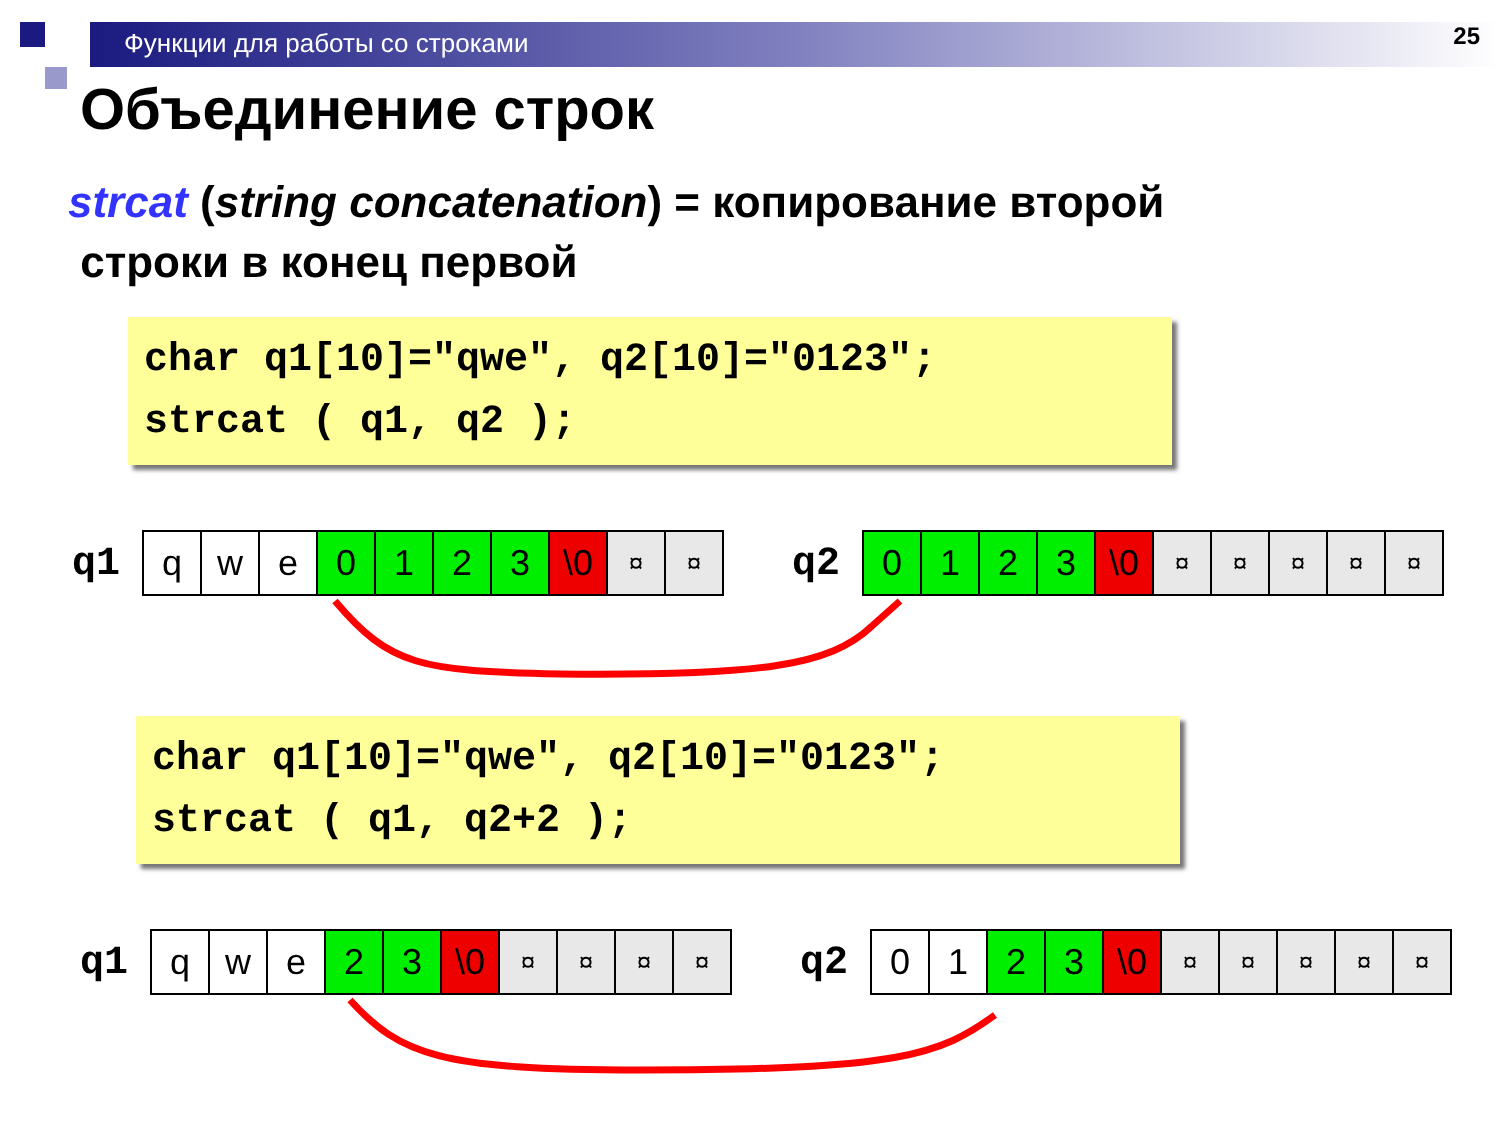Функции для работы со строками 25
Объединение строк
strcat (string concatenation) = копирование второй
строки в конец первой
char q1[10]="qwe", q2[10]="0123"; strcat ( q1, q2 );
q1
| q | w | e | 0 | 1 | 2 | 3 | \0 | ¤ | ¤ |
q2
| 0 | 1 | 2 | 3 | \0 | ¤ | ¤ | ¤ | ¤ | ¤ |
char q1[10]="qwe", q2[10]="0123"; strcat ( q1, q2+2 );
q1
| q | w | e | 2 | 3 | \0 | ¤ | ¤ | ¤ | ¤ |
q2
| 0 | 1 | 2 | 3 | \0 | ¤ | ¤ | ¤ | ¤ | ¤ |